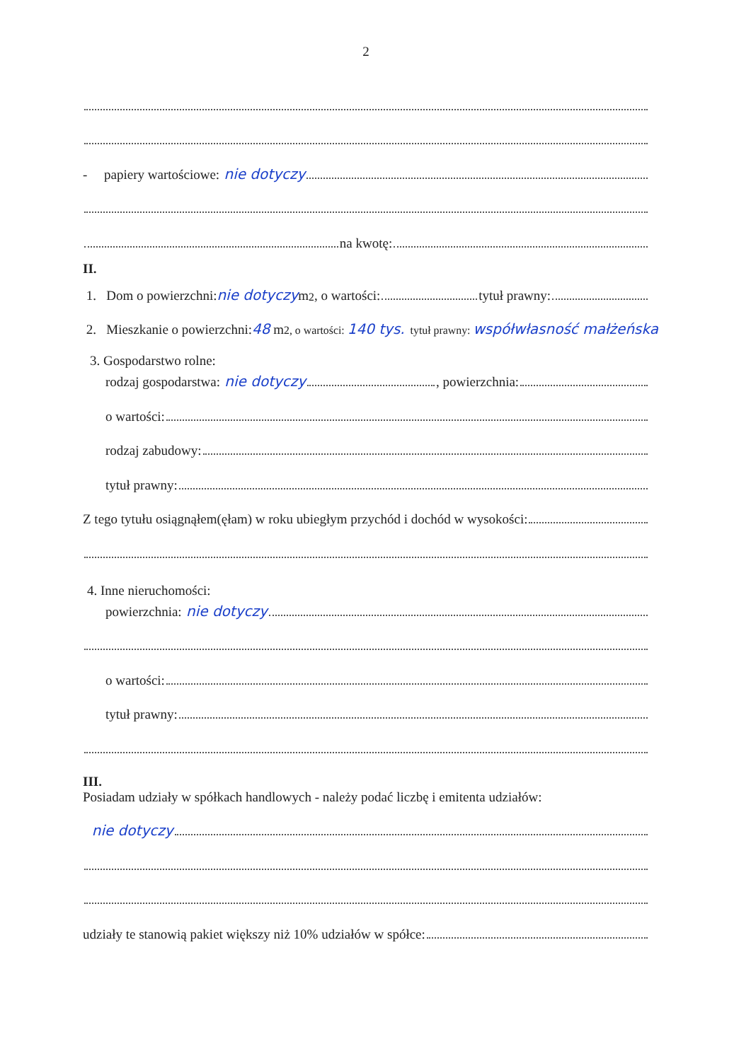2
- papiery wartościowe: nie dotyczy
na kwotę:
II.
1. Dom o powierzchni: nie dotyczy m<sup>2</sup>, o wartości: tytuł prawny:
2. Mieszkanie o powierzchni: 48 m<sup>2, o wartości: 140 tys. tytuł prawny: współwłasność małżeńska</sup>
3. Gospodarstwo rolne:
rodzaj gospodarstwa: nie dotyczy , powierzchnia:
o wartości:
rodzaj zabudowy:
tytuł prawny:
Z tego tytułu osiągnąłem(ęłam) w roku ubiegłym przychód i dochód w wysokości:
4. Inne nieruchomości:
powierzchnia: nie dotyczy
o wartości:
tytuł prawny:
III.
Posiadam udziały w spółkach handlowych - należy podać liczbę i emitenta udziałów:
nie dotyczy
udziały te stanowią pakiet większy niż 10% udziałów w spółce: